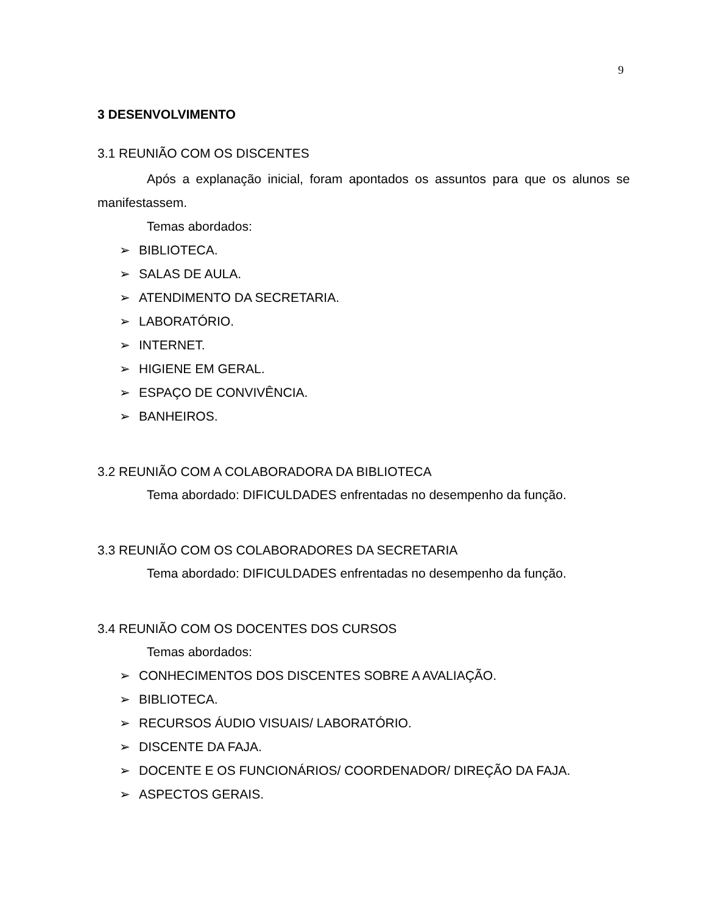9
3 DESENVOLVIMENTO
3.1 REUNIÃO COM OS DISCENTES
Após a explanação inicial, foram apontados os assuntos para que os alunos se manifestassem.
Temas abordados:
➢ BIBLIOTECA.
➢ SALAS DE AULA.
➢ ATENDIMENTO DA SECRETARIA.
➢ LABORATÓRIO.
➢ INTERNET.
➢ HIGIENE EM GERAL.
➢ ESPAÇO DE CONVIVÊNCIA.
➢ BANHEIROS.
3.2 REUNIÃO COM A COLABORADORA DA BIBLIOTECA
Tema abordado: DIFICULDADES enfrentadas no desempenho da função.
3.3 REUNIÃO COM OS COLABORADORES DA SECRETARIA
Tema abordado: DIFICULDADES enfrentadas no desempenho da função.
3.4 REUNIÃO COM OS DOCENTES DOS CURSOS
Temas abordados:
➢ CONHECIMENTOS DOS DISCENTES SOBRE A AVALIAÇÃO.
➢ BIBLIOTECA.
➢ RECURSOS ÁUDIO VISUAIS/ LABORATÓRIO.
➢ DISCENTE DA FAJA.
➢ DOCENTE E OS FUNCIONÁRIOS/ COORDENADOR/ DIREÇÃO DA FAJA.
➢ ASPECTOS GERAIS.